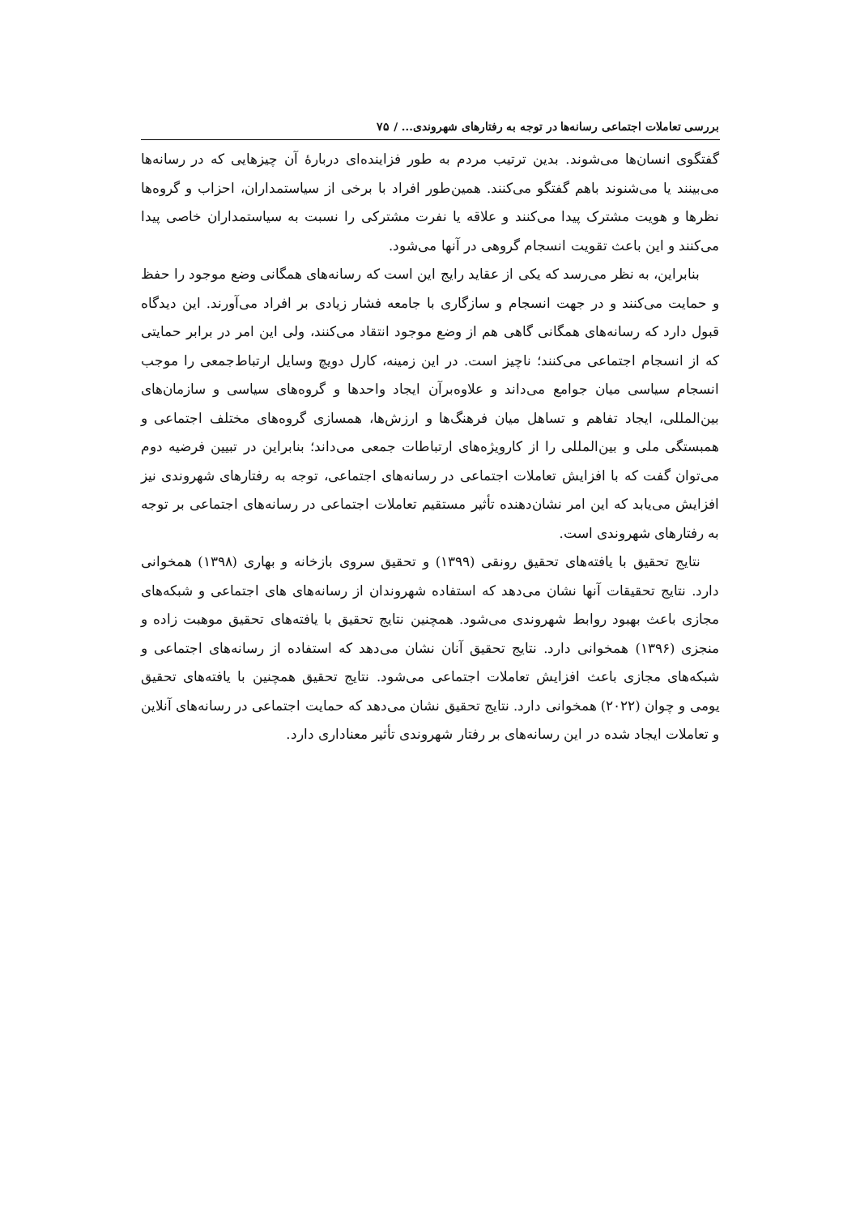بررسی تعاملات اجتماعی رسانه‌ها در توجه به رفتارهای شهروندی... / ۷۵
گفتگوی انسان‌ها می‌شوند. بدین ترتیب مردم به طور فزاینده‌ای دربارهٔ آن چیزهایی که در رسانه‌ها می‌بینند یا می‌شنوند باهم گفتگو می‌کنند. همین‌طور افراد با برخی از سیاستمداران، احزاب و گروه‌ها نظرها و هویت مشترک پیدا می‌کنند و علاقه یا نفرت مشترکی را نسبت به سیاستمداران خاصی پیدا می‌کنند و این باعث تقویت انسجام گروهی در آنها می‌شود.
بنابراین، به نظر می‌رسد که یکی از عقاید رایج این است که رسانه‌های همگانی وضع موجود را حفظ و حمایت می‌کنند و در جهت انسجام و سازگاری با جامعه فشار زیادی بر افراد می‌آورند. این دیدگاه قبول دارد که رسانه‌های همگانی گاهی هم از وضع موجود انتقاد می‌کنند، ولی این امر در برابر حمایتی که از انسجام اجتماعی می‌کنند؛ ناچیز است. در این زمینه، کارل دویچ وسایل ارتباط‌جمعی را موجب انسجام سیاسی میان جوامع می‌داند و علاوه‌برآن ایجاد واحدها و گروه‌های سیاسی و سازمان‌های بین‌المللی، ایجاد تفاهم و تساهل میان فرهنگ‌ها و ارزش‌ها، همسازی گروه‌های مختلف اجتماعی و همبستگی ملی و بین‌المللی را از کارویژه‌های ارتباطات جمعی می‌داند؛ بنابراین در تبیین فرضیه دوم می‌توان گفت که با افزایش تعاملات اجتماعی در رسانه‌های اجتماعی، توجه به رفتارهای شهروندی نیز افزایش می‌یابد که این امر نشان‌دهنده تأثیر مستقیم تعاملات اجتماعی در رسانه‌های اجتماعی بر توجه به رفتارهای شهروندی است.
نتایج تحقیق با یافته‌های تحقیق رونقی (۱۳۹۹) و تحقیق سروی بازخانه و بهاری (۱۳۹۸) همخوانی دارد. نتایج تحقیقات آنها نشان می‌دهد که استفاده شهروندان از رسانه‌های های اجتماعی و شبکه‌های مجازی باعث بهبود روابط شهروندی می‌شود. همچنین نتایج تحقیق با یافته‌های تحقیق موهبت زاده و منجزی (۱۳۹۶) همخوانی دارد. نتایج تحقیق آنان نشان می‌دهد که استفاده از رسانه‌های اجتماعی و شبکه‌های مجازی باعث افزایش تعاملات اجتماعی می‌شود. نتایج تحقیق همچنین با یافته‌های تحقیق یومی و چوان (۲۰۲۲) همخوانی دارد. نتایج تحقیق نشان می‌دهد که حمایت اجتماعی در رسانه‌های آنلاین و تعاملات ایجاد شده در این رسانه‌های بر رفتار شهروندی تأثیر معناداری دارد.